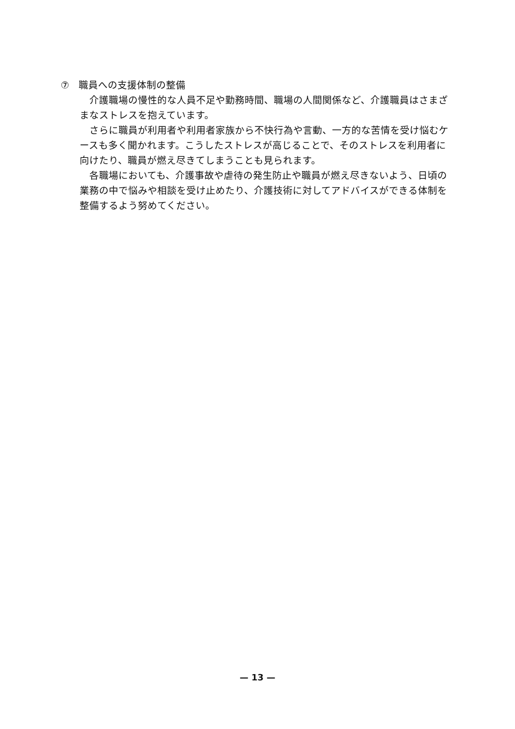⑦　職員への支援体制の整備
介護職場の慢性的な人員不足や勤務時間、職場の人間関係など、介護職員はさまざまなストレスを抱えています。
さらに職員が利用者や利用者家族から不快行為や言動、一方的な苦情を受け悩むケースも多く聞かれます。こうしたストレスが高じることで、そのストレスを利用者に向けたり、職員が燃え尽きてしまうことも見られます。
各職場においても、介護事故や虐待の発生防止や職員が燃え尽きないよう、日頃の業務の中で悩みや相談を受け止めたり、介護技術に対してアドバイスができる体制を整備するよう努めてください。
— 13 —